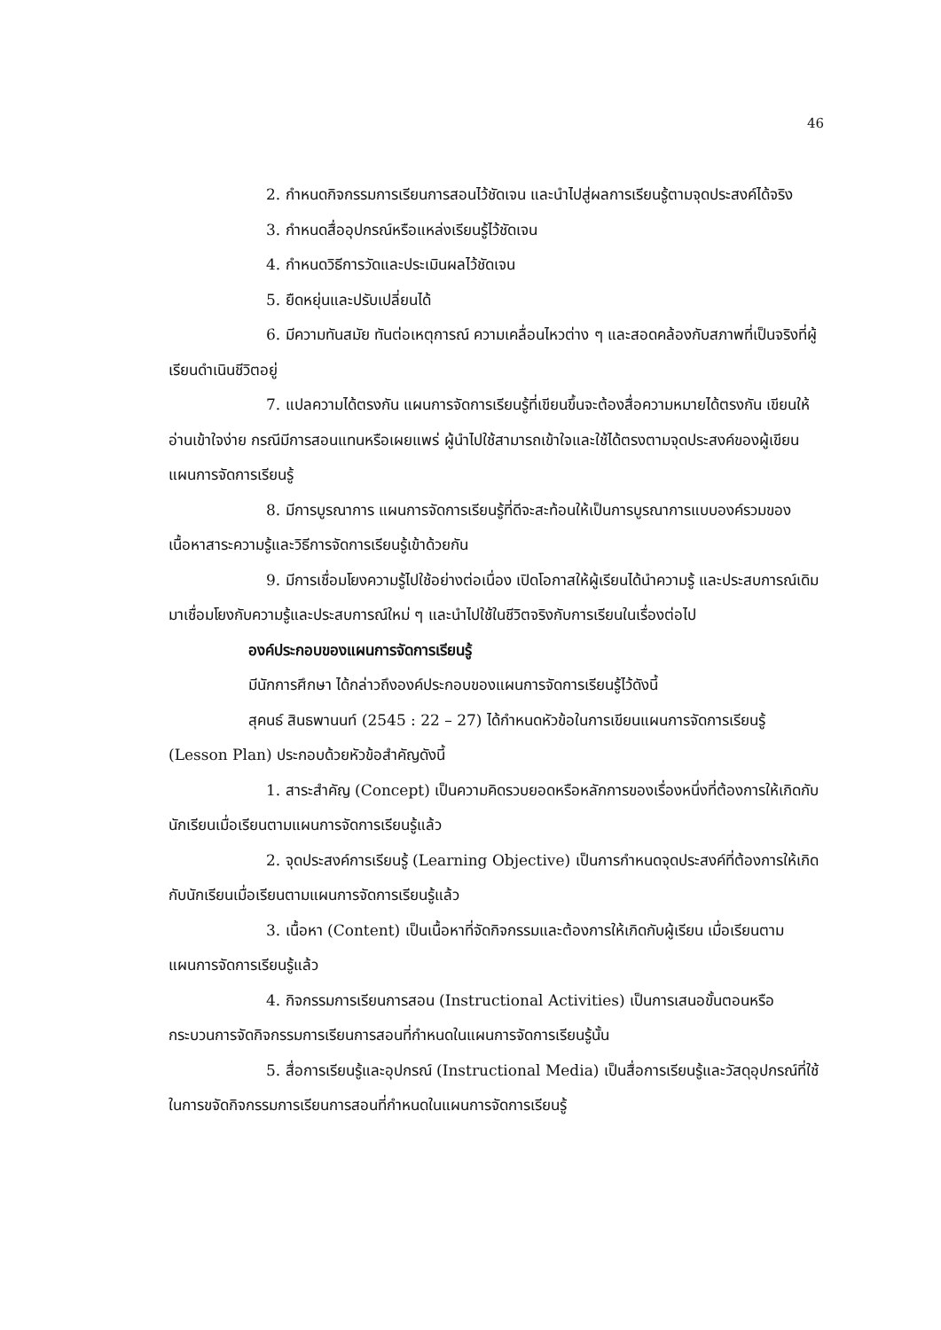46
2. กำหนดกิจกรรมการเรียนการสอนไว้ชัดเจน และนำไปสู่ผลการเรียนรู้ตามจุดประสงค์ได้จริง
3. กำหนดสื่ออุปกรณ์หรือแหล่งเรียนรู้ไว้ชัดเจน
4. กำหนดวิธีการวัดและประเมินผลไว้ชัดเจน
5. ยืดหยุ่นและปรับเปลี่ยนได้
6. มีความทันสมัย ทันต่อเหตุการณ์ ความเคลื่อนไหวต่าง ๆ และสอดคล้องกับสภาพที่เป็นจริงที่ผู้เรียนดำเนินชีวิตอยู่
7. แปลความได้ตรงกัน แผนการจัดการเรียนรู้ที่เขียนขึ้นจะต้องสื่อความหมายได้ตรงกัน เขียนให้อ่านเข้าใจง่าย กรณีมีการสอนแทนหรือเผยแพร่ ผู้นำไปใช้สามารถเข้าใจและใช้ได้ตรงตามจุดประสงค์ของผู้เขียนแผนการจัดการเรียนรู้
8. มีการบูรณาการ แผนการจัดการเรียนรู้ที่ดีจะสะท้อนให้เป็นการบูรณาการแบบองค์รวมของเนื้อหาสาระความรู้และวิธีการจัดการเรียนรู้เข้าด้วยกัน
9. มีการเชื่อมโยงความรู้ไปใช้อย่างต่อเนื่อง เปิดโอกาสให้ผู้เรียนได้นำความรู้ และประสบการณ์เดิมมาเชื่อมโยงกับความรู้และประสบการณ์ใหม่ ๆ และนำไปใช้ในชีวิตจริงกับการเรียนในเรื่องต่อไป
องค์ประกอบของแผนการจัดการเรียนรู้
มีนักการศึกษา ได้กล่าวถึงองค์ประกอบของแผนการจัดการเรียนรู้ไว้ดังนี้
สุคนธ์ สินธพานนท์ (2545 : 22 – 27) ได้กำหนดหัวข้อในการเขียนแผนการจัดการเรียนรู้ (Lesson Plan) ประกอบด้วยหัวข้อสำคัญดังนี้
1. สาระสำคัญ (Concept) เป็นความคิดรวบยอดหรือหลักการของเรื่องหนึ่งที่ต้องการให้เกิดกับนักเรียนเมื่อเรียนตามแผนการจัดการเรียนรู้แล้ว
2. จุดประสงค์การเรียนรู้ (Learning Objective) เป็นการกำหนดจุดประสงค์ที่ต้องการให้เกิดกับนักเรียนเมื่อเรียนตามแผนการจัดการเรียนรู้แล้ว
3. เนื้อหา (Content) เป็นเนื้อหาที่จัดกิจกรรมและต้องการให้เกิดกับผู้เรียน เมื่อเรียนตามแผนการจัดการเรียนรู้แล้ว
4. กิจกรรมการเรียนการสอน (Instructional Activities) เป็นการเสนอขั้นตอนหรือกระบวนการจัดกิจกรรมการเรียนการสอนที่กำหนดในแผนการจัดการเรียนรู้นั้น
5. สื่อการเรียนรู้และอุปกรณ์ (Instructional Media) เป็นสื่อการเรียนรู้และวัสดุอุปกรณ์ที่ใช้ในการขจัดกิจกรรมการเรียนการสอนที่กำหนดในแผนการจัดการเรียนรู้